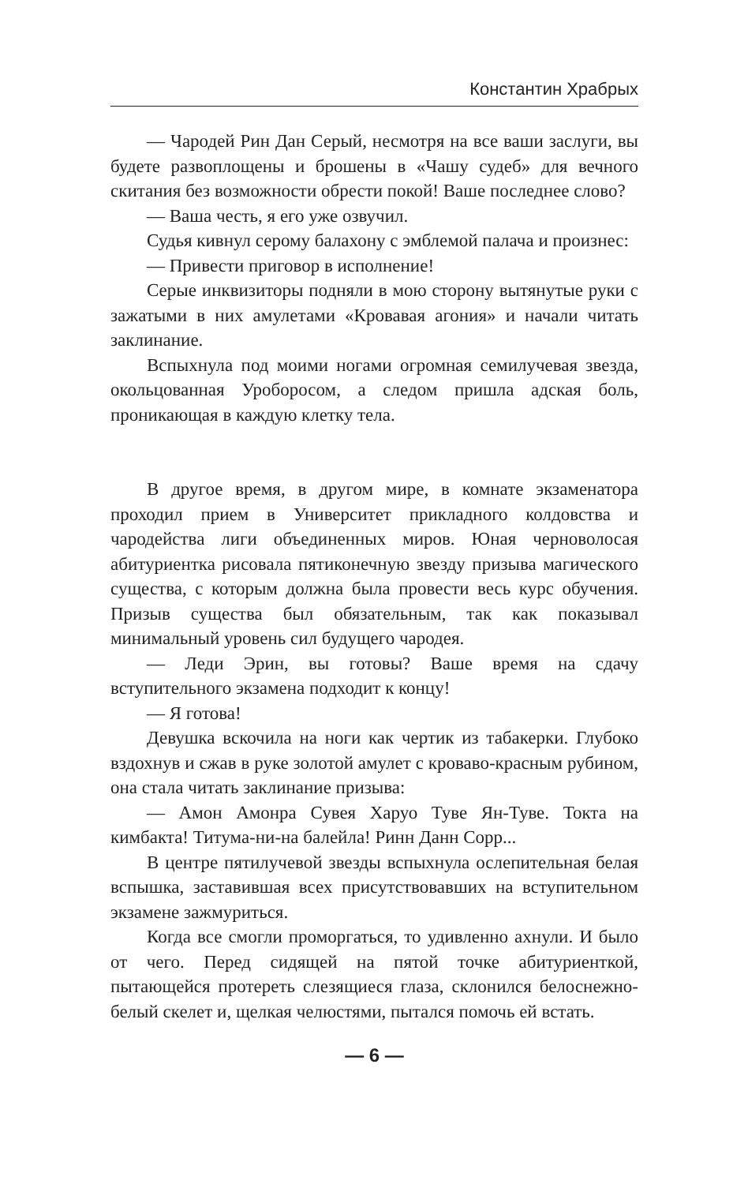Константин Храбрых
— Чародей Рин Дан Серый, несмотря на все ваши заслуги, вы будете развоплощены и брошены в «Чашу судеб» для вечного скитания без возможности обрести покой! Ваше последнее слово?
— Ваша честь, я его уже озвучил.
Судья кивнул серому балахону с эмблемой палача и произнес:
— Привести приговор в исполнение!
Серые инквизиторы подняли в мою сторону вытянутые руки с зажатыми в них амулетами «Кровавая агония» и начали читать заклинание.
Вспыхнула под моими ногами огромная семилучевая звезда, окольцованная Уроборосом, а следом пришла адская боль, проникающая в каждую клетку тела.
В другое время, в другом мире, в комнате экзаменатора проходил прием в Университет прикладного колдовства и чародейства лиги объединенных миров. Юная черноволосая абитуриентка рисовала пятиконечную звезду призыва магического существа, с которым должна была провести весь курс обучения. Призыв существа был обязательным, так как показывал минимальный уровень сил будущего чародея.
— Леди Эрин, вы готовы? Ваше время на сдачу вступительного экзамена подходит к концу!
— Я готова!
Девушка вскочила на ноги как чертик из табакерки. Глубоко вздохнув и сжав в руке золотой амулет с кроваво-красным рубином, она стала читать заклинание призыва:
— Амон Амонра Сувея Харуо Туве Ян-Туве. Токта на кимбакта! Титума-ни-на балейла! Ринн Данн Сорр...
В центре пятилучевой звезды вспыхнула ослепительная белая вспышка, заставившая всех присутствовавших на вступительном экзамене зажмуриться.
Когда все смогли проморгаться, то удивленно ахнули. И было от чего. Перед сидящей на пятой точке абитуриенткой, пытающейся протереть слезящиеся глаза, склонился белоснежно-белый скелет и, щелкая челюстями, пытался помочь ей встать.
— 6 —